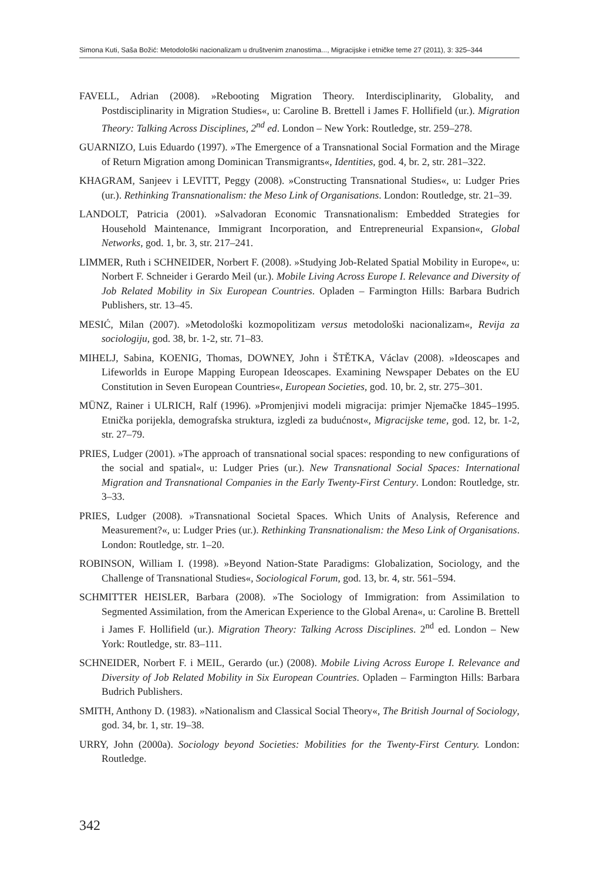Simona Kuti, Saša Božić: Metodološki nacionalizam u društvenim znanostima..., Migracijske i etničke teme 27 (2011), 3: 325–344
FAVELL, Adrian (2008). »Rebooting Migration Theory. Interdisciplinarity, Globality, and Postdisciplinarity in Migration Studies«, u: Caroline B. Brettell i James F. Hollifield (ur.). Migration Theory: Talking Across Disciplines, 2<sup>nd</sup> ed. London – New York: Routledge, str. 259–278.
GUARNIZO, Luis Eduardo (1997). »The Emergence of a Transnational Social Formation and the Mirage of Return Migration among Dominican Transmigrants«, Identities, god. 4, br. 2, str. 281–322.
KHAGRAM, Sanjeev i LEVITT, Peggy (2008). »Constructing Transnational Studies«, u: Ludger Pries (ur.). Rethinking Transnationalism: the Meso Link of Organisations. London: Routledge, str. 21–39.
LANDOLT, Patricia (2001). »Salvadoran Economic Transnationalism: Embedded Strategies for Household Maintenance, Immigrant Incorporation, and Entrepreneurial Expansion«, Global Networks, god. 1, br. 3, str. 217–241.
LIMMER, Ruth i SCHNEIDER, Norbert F. (2008). »Studying Job-Related Spatial Mobility in Europe«, u: Norbert F. Schneider i Gerardo Meil (ur.). Mobile Living Across Europe I. Relevance and Diversity of Job Related Mobility in Six European Countries. Opladen – Farmington Hills: Barbara Budrich Publishers, str. 13–45.
MESIĆ, Milan (2007). »Metodološki kozmopolitizam versus metodološki nacionalizam«, Revija za sociologiju, god. 38, br. 1-2, str. 71–83.
MIHELJ, Sabina, KOENIG, Thomas, DOWNEY, John i ŠTĚTKA, Václav (2008). »Ideoscapes and Lifeworlds in Europe Mapping European Ideoscapes. Examining Newspaper Debates on the EU Constitution in Seven European Countries«, European Societies, god. 10, br. 2, str. 275–301.
MÜNZ, Rainer i ULRICH, Ralf (1996). »Promjenjivi modeli migracija: primjer Njemačke 1845–1995. Etnička porijekla, demografska struktura, izgledi za budućnost«, Migracijske teme, god. 12, br. 1-2, str. 27–79.
PRIES, Ludger (2001). »The approach of transnational social spaces: responding to new configurations of the social and spatial«, u: Ludger Pries (ur.). New Transnational Social Spaces: International Migration and Transnational Companies in the Early Twenty-First Century. London: Routledge, str. 3–33.
PRIES, Ludger (2008). »Transnational Societal Spaces. Which Units of Analysis, Reference and Measurement?«, u: Ludger Pries (ur.). Rethinking Transnationalism: the Meso Link of Organisations. London: Routledge, str. 1–20.
ROBINSON, William I. (1998). »Beyond Nation-State Paradigms: Globalization, Sociology, and the Challenge of Transnational Studies«, Sociological Forum, god. 13, br. 4, str. 561–594.
SCHMITTER HEISLER, Barbara (2008). »The Sociology of Immigration: from Assimilation to Segmented Assimilation, from the American Experience to the Global Arena«, u: Caroline B. Brettell i James F. Hollifield (ur.). Migration Theory: Talking Across Disciplines. 2<sup>nd</sup> ed. London – New York: Routledge, str. 83–111.
SCHNEIDER, Norbert F. i MEIL, Gerardo (ur.) (2008). Mobile Living Across Europe I. Relevance and Diversity of Job Related Mobility in Six European Countries. Opladen – Farmington Hills: Barbara Budrich Publishers.
SMITH, Anthony D. (1983). »Nationalism and Classical Social Theory«, The British Journal of Sociology, god. 34, br. 1, str. 19–38.
URRY, John (2000a). Sociology beyond Societies: Mobilities for the Twenty-First Century. London: Routledge.
342